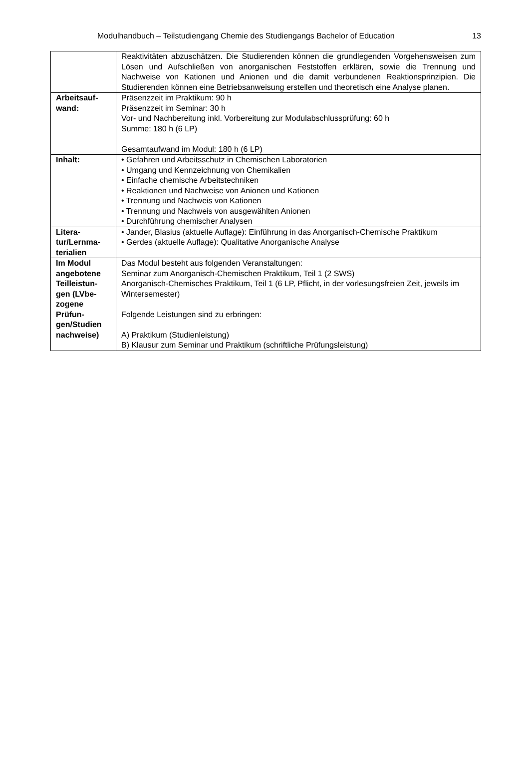Modulhandbuch – Teilstudiengang Chemie des Studiengangs Bachelor of Education 13
| | Reaktivitäten abzuschätzen. Die Studierenden können die grundlegenden Vorgehensweisen zum Lösen und Aufschließen von anorganischen Feststoffen erklären, sowie die Trennung und Nachweise von Kationen und Anionen und die damit verbundenen Reaktionsprinzipien. Die Studierenden können eine Betriebsanweisung erstellen und theoretisch eine Analyse planen. |
| Arbeitsauf- wand: | Präsenzzeit im Praktikum: 90 h Präsenzzeit im Seminar: 30 h Vor- und Nachbereitung inkl. Vorbereitung zur Modulabschlussprüfung: 60 h Summe: 180 h (6 LP) Gesamtaufwand im Modul: 180 h (6 LP) |
| Inhalt: | • Gefahren und Arbeitsschutz in Chemischen Laboratorien • Umgang und Kennzeichnung von Chemikalien • Einfache chemische Arbeitstechniken • Reaktionen und Nachweise von Anionen und Kationen • Trennung und Nachweis von Kationen • Trennung und Nachweis von ausgewählten Anionen • Durchführung chemischer Analysen |
| Litera- tur/Lernma- terialien | • Jander, Blasius (aktuelle Auflage): Einführung in das Anorganisch-Chemische Praktikum • Gerdes (aktuelle Auflage): Qualitative Anorganische Analyse |
| Im Modul angebotene Teilleistun-gen (LVbe-zogene Prüfun-gen/Studien nachweise) | Das Modul besteht aus folgenden Veranstaltungen: Seminar zum Anorganisch-Chemischen Praktikum, Teil 1 (2 SWS) Anorganisch-Chemisches Praktikum, Teil 1 (6 LP, Pflicht, in der vorlesungsfreien Zeit, jeweils im Wintersemester) Folgende Leistungen sind zu erbringen: A) Praktikum (Studienleistung) B) Klausur zum Seminar und Praktikum (schriftliche Prüfungsleistung) |